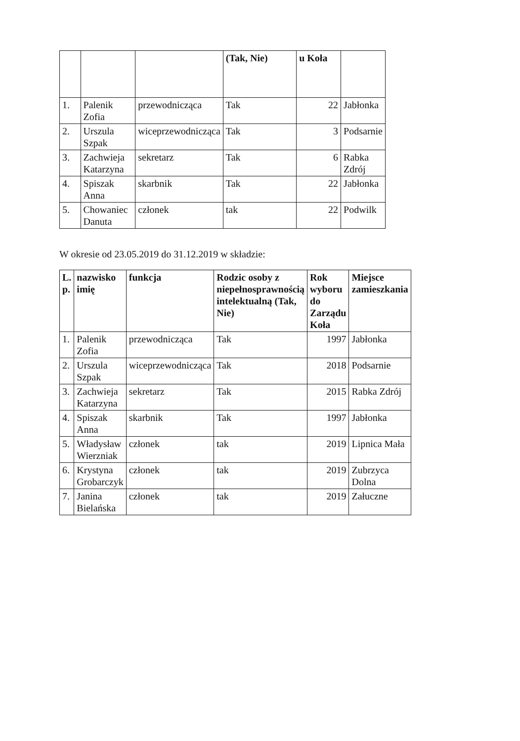| | | | (Tak, Nie) | u Koła | |
| --- | --- | --- | --- | --- | --- |
| 1. | Palenik Zofia | przewodnicząca | Tak | 22 | Jabłonka |
| 2. | Urszula Szpak | wiceprzewodnicząca | Tak | 3 | Podsarnie |
| 3. | Zachwieja Katarzyna | sekretarz | Tak | 6 | Rabka Zdrój |
| 4. | Spiszak Anna | skarbnik | Tak | 22 | Jabłonka |
| 5. | Chowaniec Danuta | członek | tak | 22 | Podwilk |
W okresie od 23.05.2019 do 31.12.2019 w składzie:
| L. p. | nazwisko imię | funkcja | Rodzic osoby z niepełnosprawnością intelektualną (Tak, Nie) | Rok wyboru do Zarządu Koła | Miejsce zamieszkania |
| --- | --- | --- | --- | --- | --- |
| 1. | Palenik Zofia | przewodnicząca | Tak | 1997 | Jabłonka |
| 2. | Urszula Szpak | wiceprzewodnicząca | Tak | 2018 | Podsarnie |
| 3. | Zachwieja Katarzyna | sekretarz | Tak | 2015 | Rabka Zdrój |
| 4. | Spiszak Anna | skarbnik | Tak | 1997 | Jabłonka |
| 5. | Władysław Wierzniak | członek | tak | 2019 | Lipnica Mała |
| 6. | Krystyna Grobarczyk | członek | tak | 2019 | Zubrzyca Dolna |
| 7. | Janina Bielańska | członek | tak | 2019 | Załuczne |